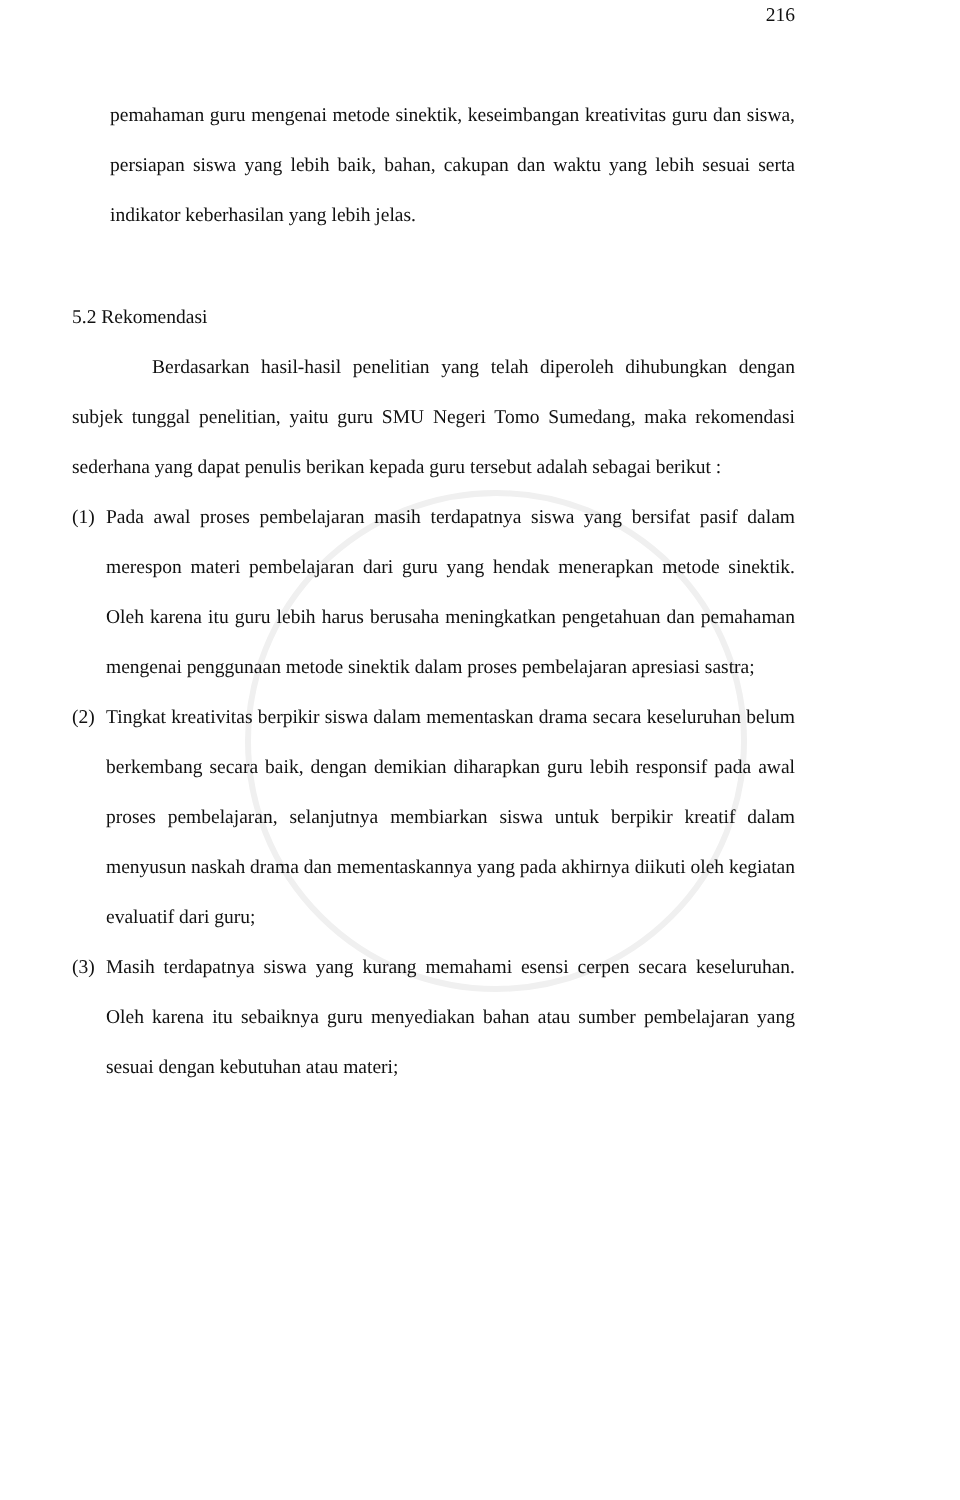216
pemahaman guru mengenai metode sinektik, keseimbangan kreativitas guru dan siswa, persiapan siswa yang lebih baik, bahan, cakupan dan waktu yang lebih sesuai serta indikator keberhasilan yang lebih jelas.
5.2 Rekomendasi
Berdasarkan hasil-hasil penelitian yang telah diperoleh dihubungkan dengan subjek tunggal penelitian, yaitu guru SMU Negeri Tomo Sumedang, maka rekomendasi sederhana yang dapat penulis berikan kepada guru tersebut adalah sebagai berikut :
(1)
Pada awal proses pembelajaran masih terdapatnya siswa yang bersifat pasif dalam merespon materi pembelajaran dari guru yang hendak menerapkan metode sinektik. Oleh karena itu guru lebih harus berusaha meningkatkan pengetahuan dan pemahaman mengenai penggunaan metode sinektik dalam proses pembelajaran apresiasi sastra;
(2)
Tingkat kreativitas berpikir siswa dalam mementaskan drama secara keseluruhan belum berkembang secara baik, dengan demikian diharapkan guru lebih responsif pada awal proses pembelajaran, selanjutnya membiarkan siswa untuk berpikir kreatif dalam menyusun naskah drama dan mementaskannya yang pada akhirnya diikuti oleh kegiatan evaluatif dari guru;
(3)
Masih terdapatnya siswa yang kurang memahami esensi cerpen secara keseluruhan. Oleh karena itu sebaiknya guru menyediakan bahan atau sumber pembelajaran yang sesuai dengan kebutuhan atau materi;